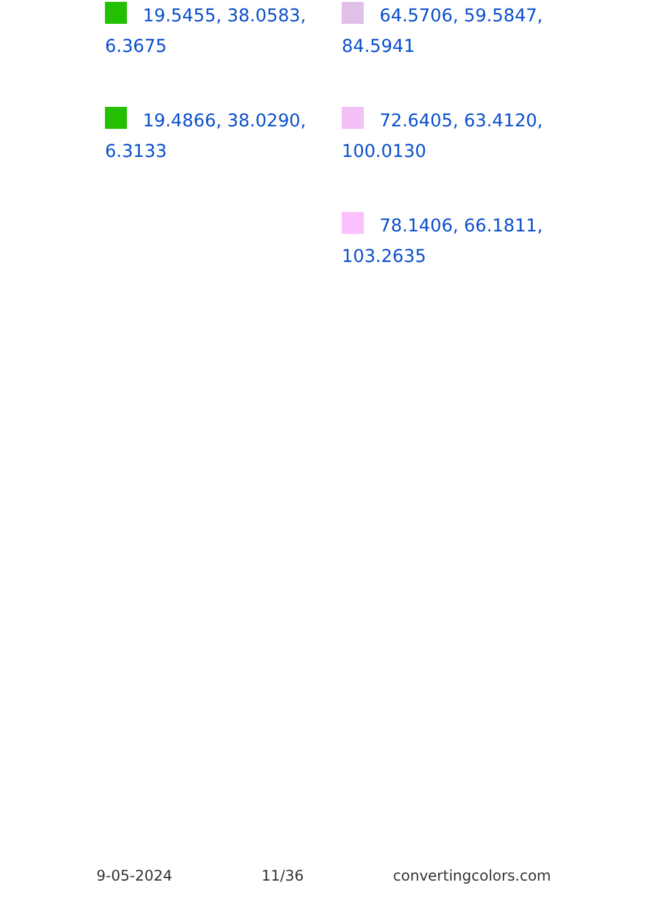19.5455, 38.0583, 6.3675
19.4866, 38.0290, 6.3133
64.5706, 59.5847, 84.5941
72.6405, 63.4120, 100.0130
78.1406, 66.1811, 103.2635
9-05-2024 11/36 convertingcolors.com